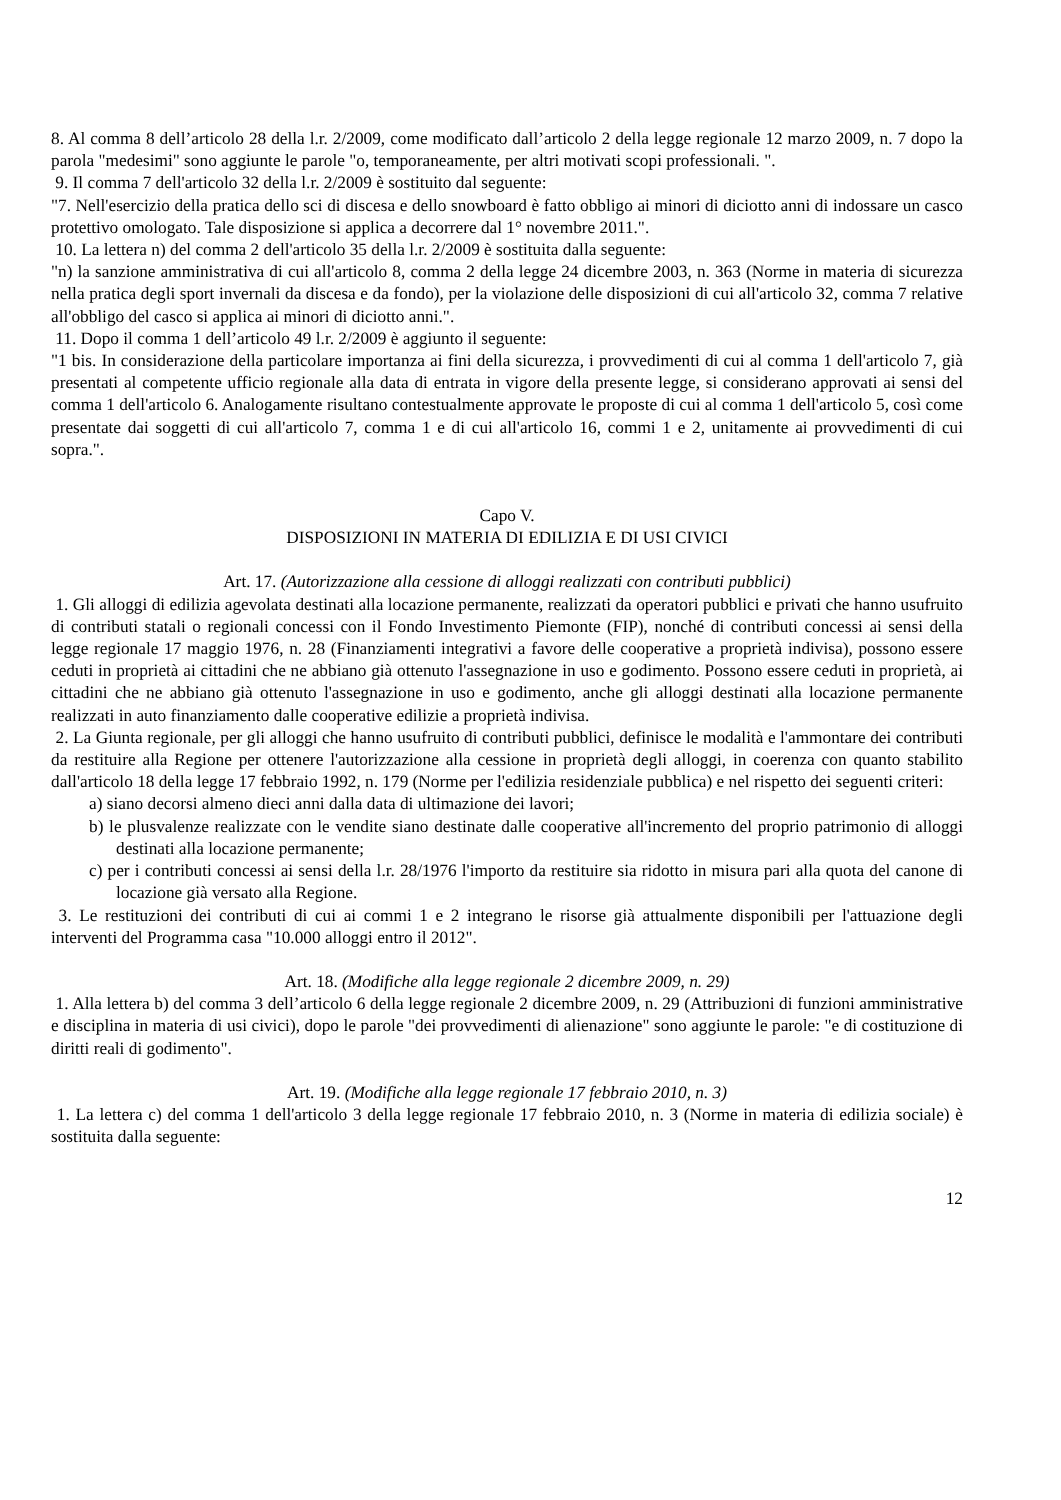8. Al comma 8 dell’articolo 28 della l.r. 2/2009, come modificato dall’articolo 2 della legge regionale 12 marzo 2009, n. 7 dopo la parola "medesimi" sono aggiunte le parole "o, temporaneamente, per altri motivati scopi professionali. ".
9. Il comma 7 dell'articolo 32 della l.r. 2/2009 è sostituito dal seguente:
"7. Nell'esercizio della pratica dello sci di discesa e dello snowboard è fatto obbligo ai minori di diciotto anni di indossare un casco protettivo omologato. Tale disposizione si applica a decorrere dal 1° novembre 2011.".
10. La lettera n) del comma 2 dell'articolo 35 della l.r. 2/2009 è sostituita dalla seguente:
"n) la sanzione amministrativa di cui all'articolo 8, comma 2 della legge 24 dicembre 2003, n. 363 (Norme in materia di sicurezza nella pratica degli sport invernali da discesa e da fondo), per la violazione delle disposizioni di cui all'articolo 32, comma 7 relative all'obbligo del casco si applica ai minori di diciotto anni.".
11. Dopo il comma 1 dell’articolo 49 l.r. 2/2009 è aggiunto il seguente:
"1 bis. In considerazione della particolare importanza ai fini della sicurezza, i provvedimenti di cui al comma 1 dell'articolo 7, già presentati al competente ufficio regionale alla data di entrata in vigore della presente legge, si considerano approvati ai sensi del comma 1 dell'articolo 6. Analogamente risultano contestualmente approvate le proposte di cui al comma 1 dell'articolo 5, così come presentate dai soggetti di cui all'articolo 7, comma 1 e di cui all'articolo 16, commi 1 e 2, unitamente ai provvedimenti di cui sopra.".
Capo V.
DISPOSIZIONI IN MATERIA DI EDILIZIA E DI USI CIVICI
Art. 17. (Autorizzazione alla cessione di alloggi realizzati con contributi pubblici)
1. Gli alloggi di edilizia agevolata destinati alla locazione permanente, realizzati da operatori pubblici e privati che hanno usufruito di contributi statali o regionali concessi con il Fondo Investimento Piemonte (FIP), nonché di contributi concessi ai sensi della legge regionale 17 maggio 1976, n. 28 (Finanziamenti integrativi a favore delle cooperative a proprietà indivisa), possono essere ceduti in proprietà ai cittadini che ne abbiano già ottenuto l'assegnazione in uso e godimento. Possono essere ceduti in proprietà, ai cittadini che ne abbiano già ottenuto l'assegnazione in uso e godimento, anche gli alloggi destinati alla locazione permanente realizzati in auto finanziamento dalle cooperative edilizie a proprietà indivisa.
2. La Giunta regionale, per gli alloggi che hanno usufruito di contributi pubblici, definisce le modalità e l'ammontare dei contributi da restituire alla Regione per ottenere l'autorizzazione alla cessione in proprietà degli alloggi, in coerenza con quanto stabilito dall'articolo 18 della legge 17 febbraio 1992, n. 179 (Norme per l'edilizia residenziale pubblica) e nel rispetto dei seguenti criteri:
a) siano decorsi almeno dieci anni dalla data di ultimazione dei lavori;
b) le plusvalenze realizzate con le vendite siano destinate dalle cooperative all'incremento del proprio patrimonio di alloggi destinati alla locazione permanente;
c) per i contributi concessi ai sensi della l.r. 28/1976 l'importo da restituire sia ridotto in misura pari alla quota del canone di locazione già versato alla Regione.
3. Le restituzioni dei contributi di cui ai commi 1 e 2 integrano le risorse già attualmente disponibili per l'attuazione degli interventi del Programma casa "10.000 alloggi entro il 2012".
Art. 18. (Modifiche alla legge regionale 2 dicembre 2009, n. 29)
1. Alla lettera b) del comma 3 dell’articolo 6 della legge regionale 2 dicembre 2009, n. 29 (Attribuzioni di funzioni amministrative e disciplina in materia di usi civici), dopo le parole "dei provvedimenti di alienazione" sono aggiunte le parole: "e di costituzione di diritti reali di godimento".
Art. 19. (Modifiche alla legge regionale 17 febbraio 2010, n. 3)
1. La lettera c) del comma 1 dell'articolo 3 della legge regionale 17 febbraio 2010, n. 3 (Norme in materia di edilizia sociale) è sostituita dalla seguente:
12